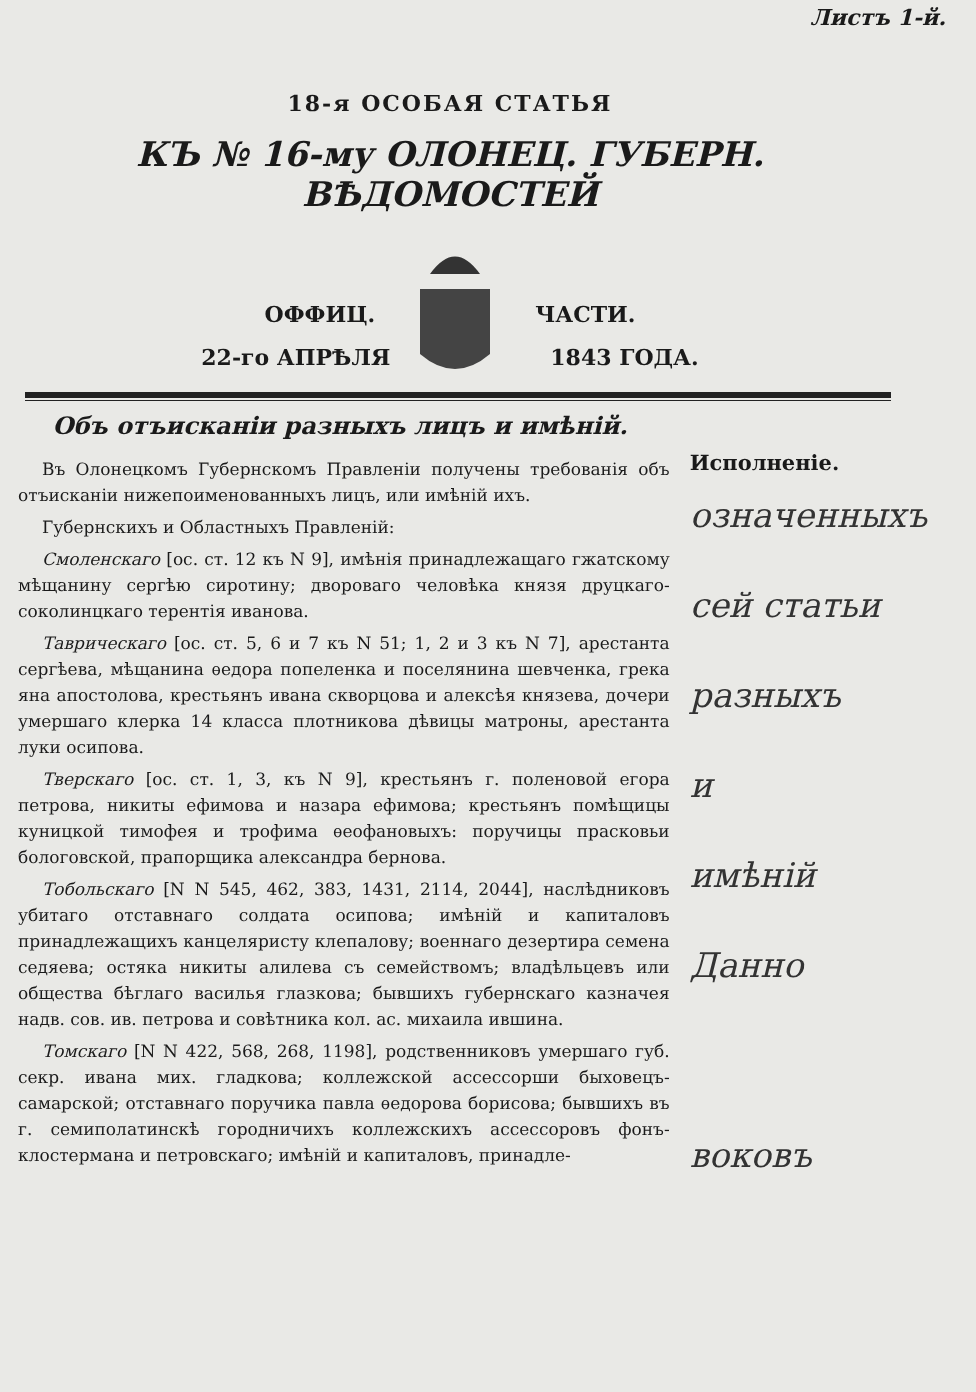Листъ 1-й.
18-я ОСОБАЯ СТАТЬЯ
КЪ № 16-му ОЛОНЕЦ. ГУБЕРН. ВѢДОМОСТЕЙ
ОФФИЦ. ЧАСТИ.
22-го АПРѢЛЯ 1843 ГОДА.
Объ отъисканіи разныхъ лицъ и имѣній.
Въ Олонецкомъ Губернскомъ Правленіи получены требованія объ отъисканіи нижепоименованныхъ лицъ, или имѣній ихъ.
Губернскихъ и Областныхъ Правленій:
Смоленскаго [ос. ст. 12 къ N 9], имѣнія принадлежащаго гжатскому мѣщанину сергѣю сиротину; двороваго человѣка князя друцкаго-соколинцкаго терентія иванова.
Таврическаго [ос. ст. 5, 6 и 7 къ N 51; 1, 2 и 3 къ N 7], арестанта сергѣева, мѣщанина ѳедора попеленка и поселянина шевченка, грека яна апостолова, крестьянъ ивана скворцова и алексѣя князева, дочери умершаго клерка 14 класса плотникова дѣвицы матроны, арестанта луки осипова.
Тверскаго [ос. ст. 1, 3, къ N 9], крестьянъ г. поленовой егора петрова, никиты ефимова и назара ефимова; крестьянъ помѣщицы куницкой тимофея и трофима ѳеофановыхъ: поручицы прасковьи бологовской, прапорщика александра бернова.
Тобольскаго [N N 545, 462, 383, 1431, 2114, 2044], наслѣдниковъ убитаго отставнаго солдата осипова; имѣній и капиталовъ принадлежащихъ канцеляристу клепалову; военнаго дезертира семена седяева; остяка никиты алилева съ семействомъ; владѣльцевъ или общества бѣглаго василья глазкова; бывшихъ губернскаго казначея надв. сов. ив. петрова и совѣтника кол. ас. михаила ившина.
Томскаго [N N 422, 568, 268, 1198], родственниковъ умершаго губ. секр. ивана мих. гладкова; коллежской ассессорши быховецъ-самарской; отставнаго поручика павла ѳедорова борисова; бывшихъ въ г. семиполатинскѣ городничихъ коллежскихъ ассессоровъ фонъ-клостермана и петровскаго; имѣній и капиталовъ, принадле-
Исполненіе.
означенныхъ
сей статьи
разныхъ
и
имѣній
Данно
воковъ